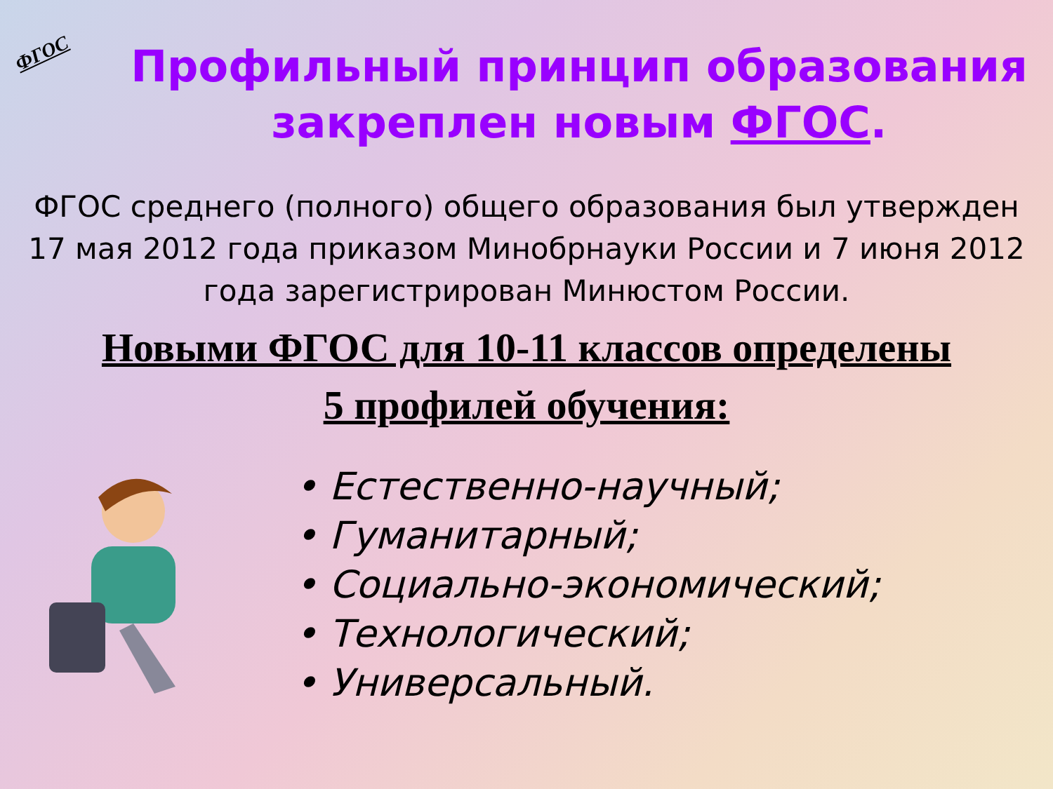ФГОС
Профильный принцип образования закреплен новым ФГОС.
ФГОС среднего (полного) общего образования был утвержден 17 мая 2012 года приказом Минобрнауки России и 7 июня 2012 года зарегистрирован Минюстом России.
Новыми ФГОС для 10-11 классов определены
5 профилей обучения:
• Естественно-научный;
• Гуманитарный;
• Социально-экономический;
• Технологический;
• Универсальный.